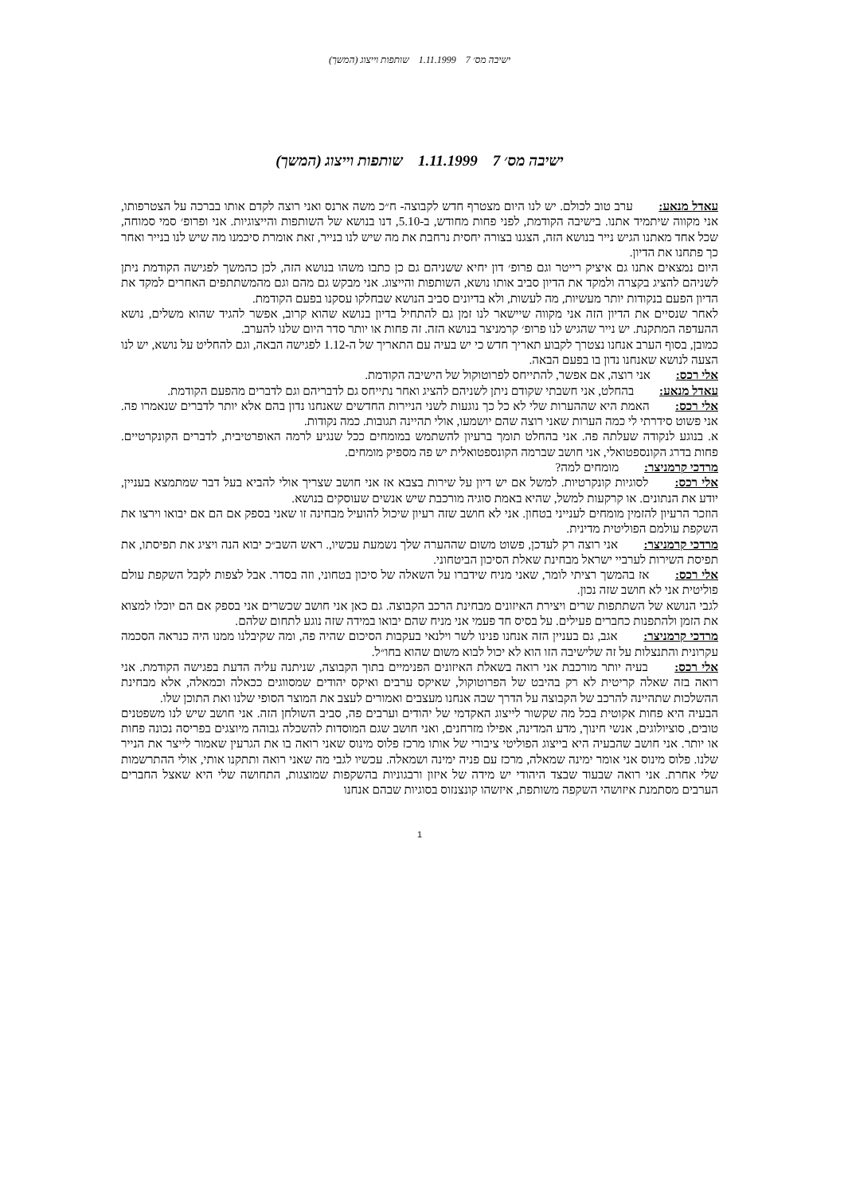ישיבה מס׳ 7 1.11.1999 שותפות וייצוג (המשך)
ישיבה מס׳ 7 1.11.1999 שותפות וייצוג (המשך)
עאדל מנאע: ערב טוב לכולם. יש לנו היום מצטרף חדש לקבוצה- ח״כ משה ארנס ואני רוצה לקדם אותו בברכה על הצטרפותו, אני מקווה שיתמיד אתנו. בישיבה הקודמת, לפני פחות מחודש, ב-5.10, דנו בנושא של השותפות והייצוגיות. אני ופרופ׳ סמי סמוחה, שכל אחד מאתנו הגיש נייר בנושא הזה, הצגנו בצורה יחסית נרחבת את מה שיש לנו בנייר, זאת אומרת סיכמנו מה שיש לנו בנייר ואחר כך פתחנו את הדיון.
היום נמצאים אתנו גם איציק רייטר וגם פרופ׳ דון יחיא ששניהם גם כן כתבו משהו בנושא הזה, לכן כהמשך לפגישה הקודמת ניתן לשניהם להציג בקצרה ולמקד את הדיון סביב אותו נושא, השותפות והייצוג. אני מבקש גם מהם וגם מהמשתתפים האחרים למקד את הדיון הפעם בנקודות יותר מעשיות, מה לעשות, ולא בדיונים סביב הנושא שבחלקו עסקנו בפעם הקודמת.
לאחר שנסיים את הדיון הזה אני מקווה שיישאר לנו זמן גם להתחיל בדיון בנושא שהוא קרוב, אפשר להגיד שהוא משלים, נושא ההעדפה המתקנת. יש נייר שהגיש לנו פרופ׳ קרמניצר בנושא הזה. זה פחות או יותר סדר היום שלנו להערב.
כמובן, בסוף הערב אנחנו נצטרך לקבוע תאריך חדש כי יש בעיה עם התאריך של ה-1.12 לפגישה הבאה, וגם להחליט על נושא, יש לנו הצעה לנושא שאנחנו נדון בו בפעם הבאה.
אלי רכס: אני רוצה, אם אפשר, להתייחס לפרוטוקול של הישיבה הקודמת.
עאדל מנאע: בהחלט, אני חשבתי שקודם ניתן לשניהם להציג ואחר נתייחס גם לדבריהם וגם לדברים מהפעם הקודמת.
אלי רכס: האמת היא שההערות שלי לא כל כך נוגעות לשני הניירות החדשים שאנחנו נדון בהם אלא יותר לדברים שנאמרו פה. אני פשוט סידרתי לי כמה הערות שאני רוצה שהם יושמעו, אולי תהיינה תגובות. כמה נקודות.
א. בנוגע לנקודה שעלתה פה. אני בהחלט תומך ברעיון להשתמש במומחים ככל שנגיע לרמה האופרטיבית, לדברים הקונקרטיים. פחות בדרג הקונספטואלי, אני חושב שברמה הקונספטואלית יש פה מספיק מומחים.
מרדכי קרמניצר: מומחים למה?
אלי רכס: לסוגיות קונקרטיות. למשל אם יש דיון על שירות בצבא אז אני חושב שצריך אולי להביא בעל דבר שמתמצא בעניין, יודע את הנתונים. או קרקעות למשל, שהיא באמת סוגיה מורכבת שיש אנשים שעוסקים בנושא.
הוזכר הרעיון להזמין מומחים לענייני בטחון. אני לא חושב שזה רעיון שיכול להועיל מבחינה זו שאני בספק אם הם אם יבואו וירצו את השקפת עולמם הפוליטית מדינית.
מרדכי קרמניצר: אני רוצה רק לעדכן, פשוט משום שההערה שלך נשמעת עכשיו,. ראש השב״כ יבוא הנה ויציג את תפיסתו, את תפיסת השירות לערביי ישראל מבחינת שאלת הסיכון הביטחוני.
אלי רכס: אז בהמשך רציתי לומר, שאני מניח שידברו על השאלה של סיכון בטחוני, וזה בסדר. אבל לצפות לקבל השקפת עולם פוליטית אני לא חושב שזה נכון.
לגבי הנושא של השתתפות שרים ויצירת האיזונים מבחינת הרכב הקבוצה. גם כאן אני חושב שכשרים אני בספק אם הם יוכלו למצוא את הזמן ולהתפנות כחברים פעילים. על בסיס חד פעמי אני מניח שהם יבואו במידה שזה נוגע לתחום שלהם.
מרדכי קרמניצר: אגב, גם בעניין הזה אנחנו פנינו לשר וילנאי בעקבות הסיכום שהיה פה, ומה שקיבלנו ממנו היה כנראה הסכמה עקרונית והתנצלות על זה שלישיבה הזו הוא לא יכול לבוא משום שהוא בחו״ל.
אלי רכס: בעיה יותר מורכבת אני רואה בשאלת האיזונים הפנימיים בתוך הקבוצה, שניתנה עליה הדעת בפגישה הקודמת. אני רואה בזה שאלה קריטית לא רק בהיבט של הפרוטוקול, שאיקס ערבים ואיקס יהודים שמסווגים ככאלה וכמאלה, אלא מבחינת ההשלכות שתהיינה להרכב של הקבוצה על הדרך שבה אנחנו מעצבים ואמורים לעצב את המוצר הסופי שלנו ואת התוכן שלו.
הבעיה היא פחות אקוטית בכל מה שקשור לייצוג האקדמי של יהודים וערבים פה, סביב השולחן הזה. אני חושב שיש לנו משפטנים טובים, סוציולוגים, אנשי חינוך, מדע המדינה, אפילו מזרחנים, ואני חושב שגם המוסדות להשכלה גבוהה מיוצגים בפריסה נכונה פחות או יותר. אני חושב שהבעיה היא בייצוג הפוליטי ציבורי של אותו מרכז פלוס מינוס שאני רואה בו את הגרעין שאמור לייצר את הנייר שלנו. פלוס מינוס אני אומר ימינה שמאלה, מרכז עם פניה ימינה ושמאלה. עכשיו לגבי מה שאני רואה ותתקנו אותי, אולי ההתרשמות שלי אחרת. אני רואה שבעוד שבצד היהודי יש מידה של איזון ורבגוניות בהשקפות שמוצגות, התחושה שלי היא שאצל החברים הערבים מסתמנת איזושהי השקפה משותפת, איזשהו קונצנזוס בסוגיות שבהם אנחנו
1